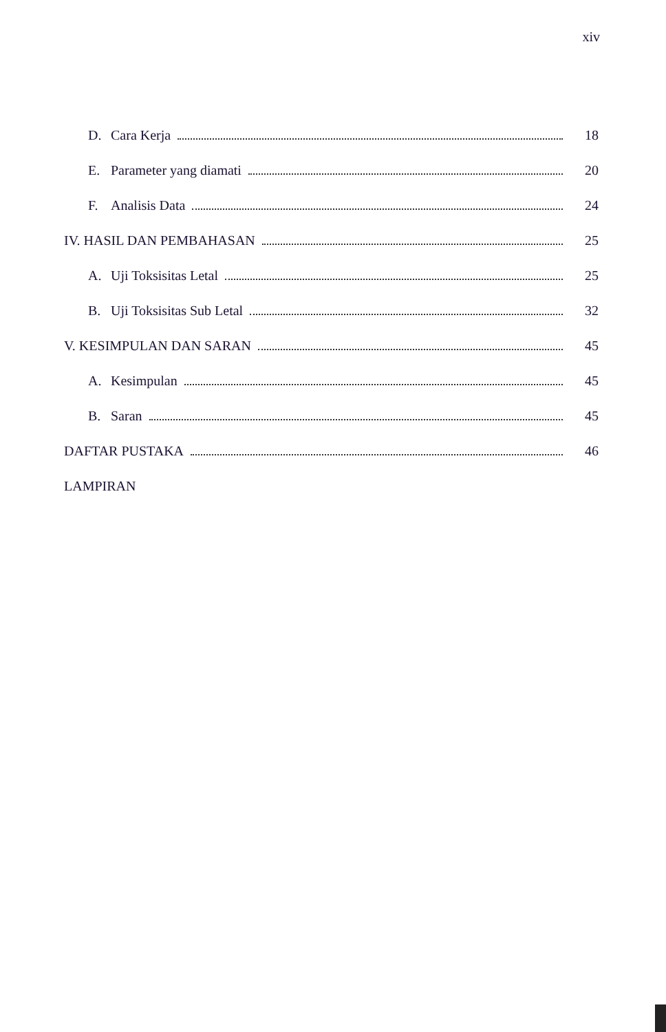xiv
D. Cara Kerja 18
E. Parameter yang diamati 20
F. Analisis Data 24
IV. HASIL DAN PEMBAHASAN 25
A. Uji Toksisitas Letal 25
B. Uji Toksisitas Sub Letal 32
V. KESIMPULAN DAN SARAN 45
A. Kesimpulan 45
B. Saran 45
DAFTAR PUSTAKA 46
LAMPIRAN